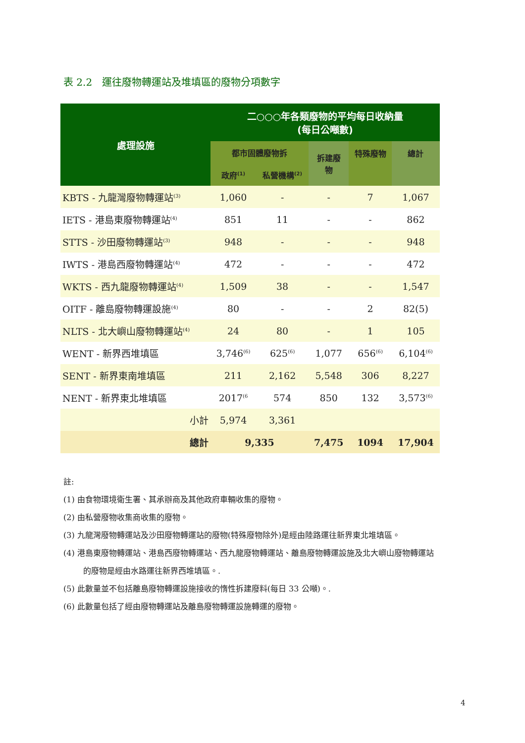表 2.2　運往廢物轉運站及堆填區的廢物分項數字
| 處理設施 | 二○○○年各類廢物的平均每日收納量 (每日公噸數) | | | | |
| --- | --- | --- | --- | --- | --- |
| | 都市固體廢物拆 | | 拆建廢 物 | 特殊廢物 | 總計 |
| | 政府<sup>(1)</sup> | 私營機構<sup>(2)</sup> | | | |
| KBTS - 九龍灣廢物轉運站<sup>(3)</sup> | 1,060 | - | - | 7 | 1,067 |
| IETS - 港島東廢物轉運站<sup>(4)</sup> | 851 | 11 | - | - | 862 |
| STTS - 沙田廢物轉運站<sup>(3)</sup> | 948 | - | - | - | 948 |
| IWTS - 港島西廢物轉運站<sup>(4)</sup> | 472 | - | - | - | 472 |
| WKTS - 西九龍廢物轉運站<sup>(4)</sup> | 1,509 | 38 | - | - | 1,547 |
| OITF - 離島廢物轉運設施<sup>(4)</sup> | 80 | - | - | 2 | 82(5) |
| NLTS - 北大嶼山廢物轉運站<sup>(4)</sup> | 24 | 80 | - | 1 | 105 |
| WENT - 新界西堆填區 | 3,746<sup>(6)</sup> | 625<sup>(6)</sup> | 1,077 | 656<sup>(6)</sup> | 6,104<sup>(6)</sup> |
| SENT - 新界東南堆填區 | 211 | 2,162 | 5,548 | 306 | 8,227 |
| NENT - 新界東北堆填區 | 2017<sup>(6</sup> | 574 | 850 | 132 | 3,573<sup>(6)</sup> |
| 小計 | 5,974 | 3,361 | | | |
| 總計 | 9,335 | | 7,475 | 1094 | 17,904 |
註:
(1) 由食物環境衛生署、其承辦商及其他政府車輛收集的廢物。
(2) 由私營廢物收集商收集的廢物。
(3) 九龍灣廢物轉運站及沙田廢物轉運站的廢物(特殊廢物除外)是經由陸路運往新界東北堆填區。
(4) 港島東廢物轉運站、港島西廢物轉運站、西九龍廢物轉運站、離島廢物轉運設施及北大嶼山廢物轉運站的廢物是經由水路運往新界西堆填區。.
(5) 此數量並不包括離島廢物轉運設施接收的惰性拆建廢料(每日 33 公噸)。.
(6) 此數量包括了經由廢物轉運站及離島廢物轉運設施轉運的廢物。
4